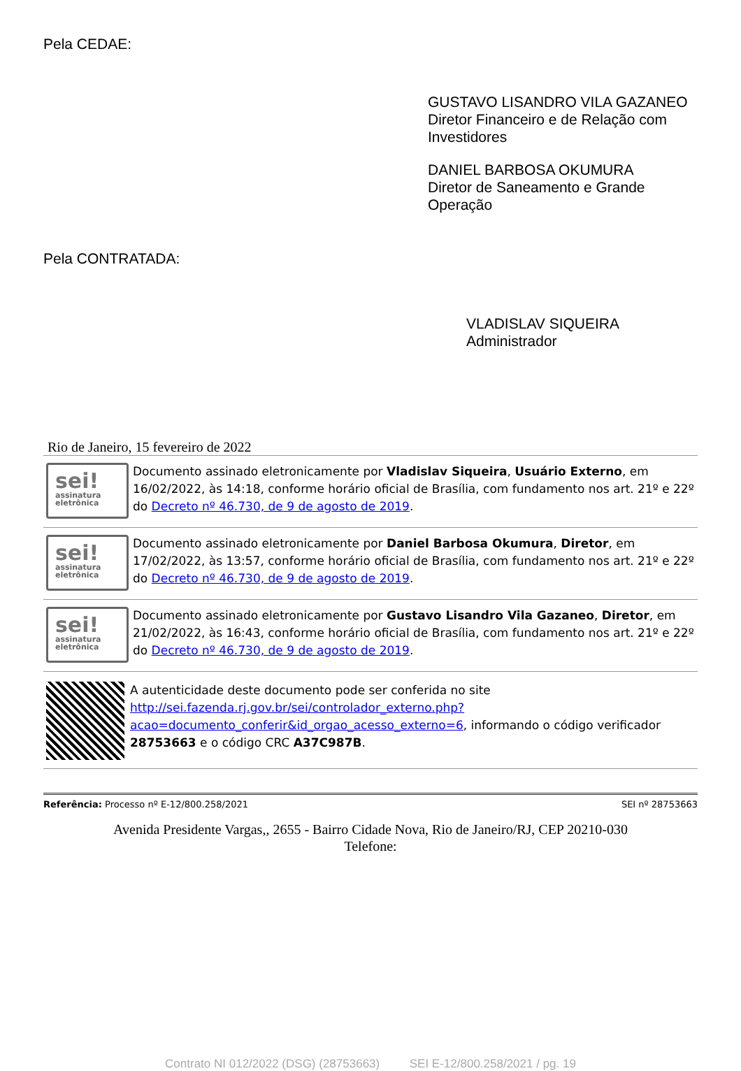Pela CEDAE:
GUSTAVO LISANDRO VILA GAZANEO
Diretor Financeiro e de Relação com Investidores
DANIEL BARBOSA OKUMURA
Diretor de Saneamento e Grande Operação
Pela CONTRATADA:
VLADISLAV SIQUEIRA
Administrador
Rio de Janeiro, 15 fevereiro de 2022
sei!
assinatura eletrônica
Documento assinado eletronicamente por Vladislav Siqueira, Usuário Externo, em 16/02/2022, às 14:18, conforme horário oficial de Brasília, com fundamento nos art. 21º e 22º do Decreto nº 46.730, de 9 de agosto de 2019.
sei!
assinatura eletrônica
Documento assinado eletronicamente por Daniel Barbosa Okumura, Diretor, em 17/02/2022, às 13:57, conforme horário oficial de Brasília, com fundamento nos art. 21º e 22º do Decreto nº 46.730, de 9 de agosto de 2019.
sei!
assinatura eletrônica
Documento assinado eletronicamente por Gustavo Lisandro Vila Gazaneo, Diretor, em 21/02/2022, às 16:43, conforme horário oficial de Brasília, com fundamento nos art. 21º e 22º do Decreto nº 46.730, de 9 de agosto de 2019.
A autenticidade deste documento pode ser conferida no site http://sei.fazenda.rj.gov.br/sei/controlador_externo.php?acao=documento_conferir&id_orgao_acesso_externo=6, informando o código verificador 28753663 e o código CRC A37C987B.
Referência: Processo nº E-12/800.258/2021 SEI nº 28753663
Avenida Presidente Vargas,, 2655 - Bairro Cidade Nova, Rio de Janeiro/RJ, CEP 20210-030
Telefone:
Contrato NI 012/2022 (DSG) (28753663) SEI E-12/800.258/2021 / pg. 19